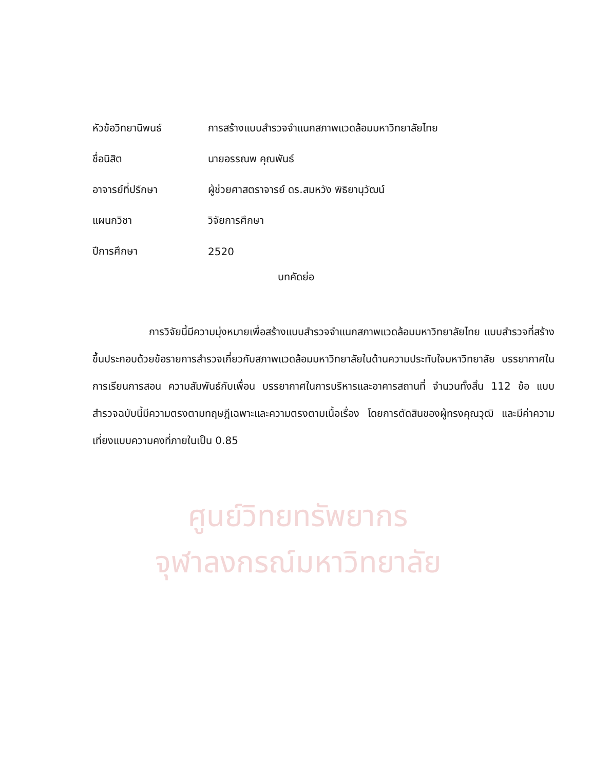ศูนย์วิทยทรัพยากร
จุฬาลงกรณ์มหาวิทยาลัย
หัวข้อวิทยานิพนธ์ การสร้างแบบสำรวจจำแนกสภาพแวดล้อมมหาวิทยาลัยไทย
ชื่อนิสิต นายอรรณพ คุณพันธ์
อาจารย์ที่ปรึกษา ผู้ช่วยศาสตราจารย์ ดร.สมหวัง พิธิยานุวัฒน์
แผนกวิชา วิจัยการศึกษา
ปีการศึกษา 2520
บทคัดย่อ
การวิจัยนี้มีความมุ่งหมายเพื่อสร้างแบบสำรวจจำแนกสภาพแวดล้อมมหาวิทยาลัยไทย แบบสำรวจที่สร้างขึ้นประกอบด้วยข้อรายการสำรวจเกี่ยวกับสภาพแวดล้อมมหาวิทยาลัยในด้านความประทับใจมหาวิทยาลัย บรรยากาศในการเรียนการสอน ความสัมพันธ์กับเพื่อน บรรยากาศในการบริหารและอาคารสถานที่ จำนวนทั้งสิ้น 112 ข้อ แบบสำรวจฉบับนี้มีความตรงตามทฤษฎีเฉพาะและความตรงตามเนื้อเรื่อง โดยการตัดสินของผู้ทรงคุณวุฒิ และมีค่าความเที่ยงแบบความคงที่ภายในเป็น 0.85